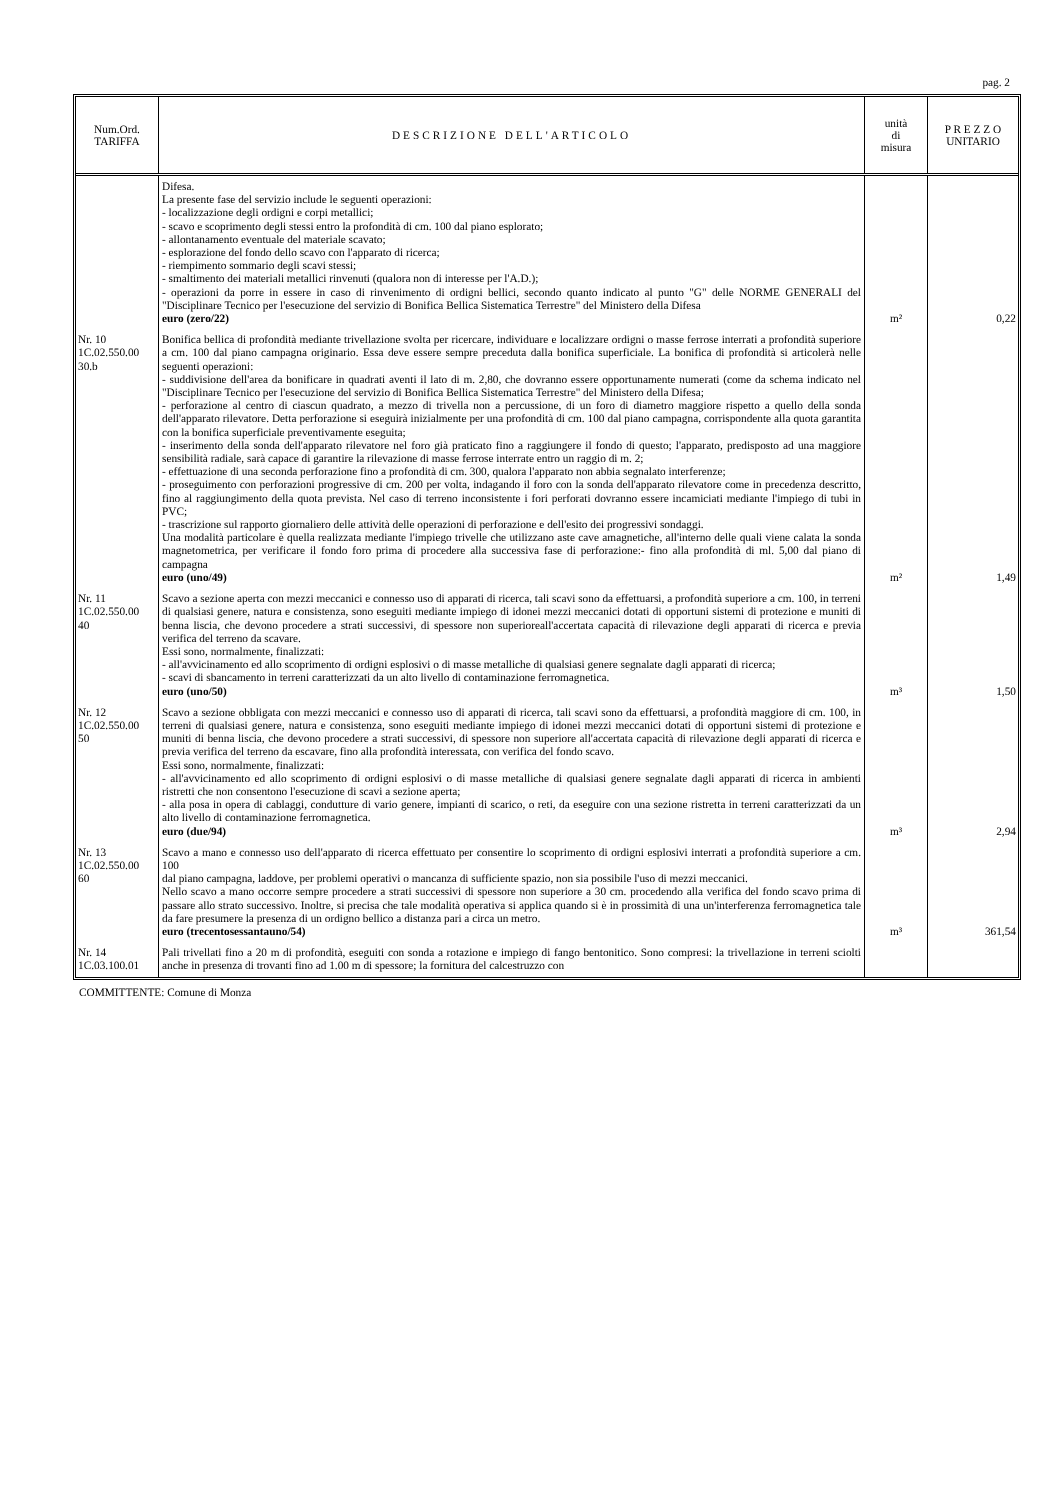pag. 2
| Num.Ord. TARIFFA | DESCRIZIONE DELL'ARTICOLO | unità di misura | P R E Z Z O UNITARIO |
| --- | --- | --- | --- |
| | Difesa. La presente fase del servizio include le seguenti operazioni: - localizzazione degli ordigni e corpi metallici; - scavo e scoprimento degli stessi entro la profondità di cm. 100 dal piano esplorato; - allontanamento eventuale del materiale scavato; - esplorazione del fondo dello scavo con l'apparato di ricerca; - riempimento sommario degli scavi stessi; - smaltimento dei materiali metallici rinvenuti (qualora non di interesse per l'A.D.); - operazioni da porre in essere in caso di rinvenimento di ordigni bellici, secondo quanto indicato al punto "G" delle NORME GENERALI del "Disciplinare Tecnico per l'esecuzione del servizio di Bonifica Bellica Sistematica Terrestre" del Ministero della Difesa euro (zero/22) | m² | 0,22 |
| Nr. 10 1C.02.550.00 30.b | Bonifica bellica di profondità mediante trivellazione svolta per ricercare, individuare e localizzare ordigni o masse ferrose interrati a profondità superiore a cm. 100 dal piano campagna originario. Essa deve essere sempre preceduta dalla bonifica superficiale. La bonifica di profondità si articolerà nelle seguenti operazioni: - suddivisione dell'area da bonificare in quadrati aventi il lato di m. 2,80, che dovranno essere opportunamente numerati (come da schema indicato nel "Disciplinare Tecnico per l'esecuzione del servizio di Bonifica Bellica Sistematica Terrestre" del Ministero della Difesa; - perforazione al centro di ciascun quadrato, a mezzo di trivella non a percussione, di un foro di diametro maggiore rispetto a quello della sonda dell'apparato rilevatore. Detta perforazione si eseguirà inizialmente per una profondità di cm. 100 dal piano campagna, corrispondente alla quota garantita con la bonifica superficiale preventivamente eseguita; - inserimento della sonda dell'apparato rilevatore nel foro già praticato fino a raggiungere il fondo di questo; l'apparato, predisposto ad una maggiore sensibilità radiale, sarà capace di garantire la rilevazione di masse ferrose interrate entro un raggio di m. 2; - effettuazione di una seconda perforazione fino a profondità di cm. 300, qualora l'apparato non abbia segnalato interferenze; - proseguimento con perforazioni progressive di cm. 200 per volta, indagando il foro con la sonda dell'apparato rilevatore come in precedenza descritto, fino al raggiungimento della quota prevista. Nel caso di terreno inconsistente i fori perforati dovranno essere incamiciati mediante l'impiego di tubi in PVC; - trascrizione sul rapporto giornaliero delle attività delle operazioni di perforazione e dell'esito dei progressivi sondaggi. Una modalità particolare è quella realizzata mediante l'impiego trivelle che utilizzano aste cave amagnetiche, all'interno delle quali viene calata la sonda magnetometrica, per verificare il fondo foro prima di procedere alla successiva fase di perforazione:- fino alla profondità di ml. 5,00 dal piano di campagna euro (uno/49) | m² | 1,49 |
| Nr. 11 1C.02.550.00 40 | Scavo a sezione aperta con mezzi meccanici e connesso uso di apparati di ricerca, tali scavi sono da effettuarsi, a profondità superiore a cm. 100, in terreni di qualsiasi genere, natura e consistenza, sono eseguiti mediante impiego di idonei mezzi meccanici dotati di opportuni sistemi di protezione e muniti di benna liscia, che devono procedere a strati successivi, di spessore non superioreall'accertata capacità di rilevazione degli apparati di ricerca e previa verifica del terreno da scavare. Essi sono, normalmente, finalizzati: - all'avvicinamento ed allo scoprimento di ordigni esplosivi o di masse metalliche di qualsiasi genere segnalate dagli apparati di ricerca; - scavi di sbancamento in terreni caratterizzati da un alto livello di contaminazione ferromagnetica. euro (uno/50) | m³ | 1,50 |
| Nr. 12 1C.02.550.00 50 | Scavo a sezione obbligata con mezzi meccanici e connesso uso di apparati di ricerca, tali scavi sono da effettuarsi, a profondità maggiore di cm. 100, in terreni di qualsiasi genere, natura e consistenza, sono eseguiti mediante impiego di idonei mezzi meccanici dotati di opportuni sistemi di protezione e muniti di benna liscia, che devono procedere a strati successivi, di spessore non superiore all'accertata capacità di rilevazione degli apparati di ricerca e previa verifica del terreno da escavare, fino alla profondità interessata, con verifica del fondo scavo. Essi sono, normalmente, finalizzati: - all'avvicinamento ed allo scoprimento di ordigni esplosivi o di masse metalliche di qualsiasi genere segnalate dagli apparati di ricerca in ambienti ristretti che non consentono l'esecuzione di scavi a sezione aperta; - alla posa in opera di cablaggi, condutture di vario genere, impianti di scarico, o reti, da eseguire con una sezione ristretta in terreni caratterizzati da un alto livello di contaminazione ferromagnetica. euro (due/94) | m³ | 2,94 |
| Nr. 13 1C.02.550.00 60 | Scavo a mano e connesso uso dell'apparato di ricerca effettuato per consentire lo scoprimento di ordigni esplosivi interrati a profondità superiore a cm. 100 dal piano campagna, laddove, per problemi operativi o mancanza di sufficiente spazio, non sia possibile l'uso di mezzi meccanici. Nello scavo a mano occorre sempre procedere a strati successivi di spessore non superiore a 30 cm. procedendo alla verifica del fondo scavo prima di passare allo strato successivo. Inoltre, si precisa che tale modalità operativa si applica quando si è in prossimità di una un'interferenza ferromagnetica tale da fare presumere la presenza di un ordigno bellico a distanza pari a circa un metro. euro (trecentosessantauno/54) | m³ | 361,54 |
| Nr. 14 1C.03.100.01 | Pali trivellati fino a 20 m di profondità, eseguiti con sonda a rotazione e impiego di fango bentonitico. Sono compresi: la trivellazione in terreni sciolti anche in presenza di trovanti fino ad 1.00 m di spessore; la fornitura del calcestruzzo con | | |
COMMITTENTE: Comune di Monza